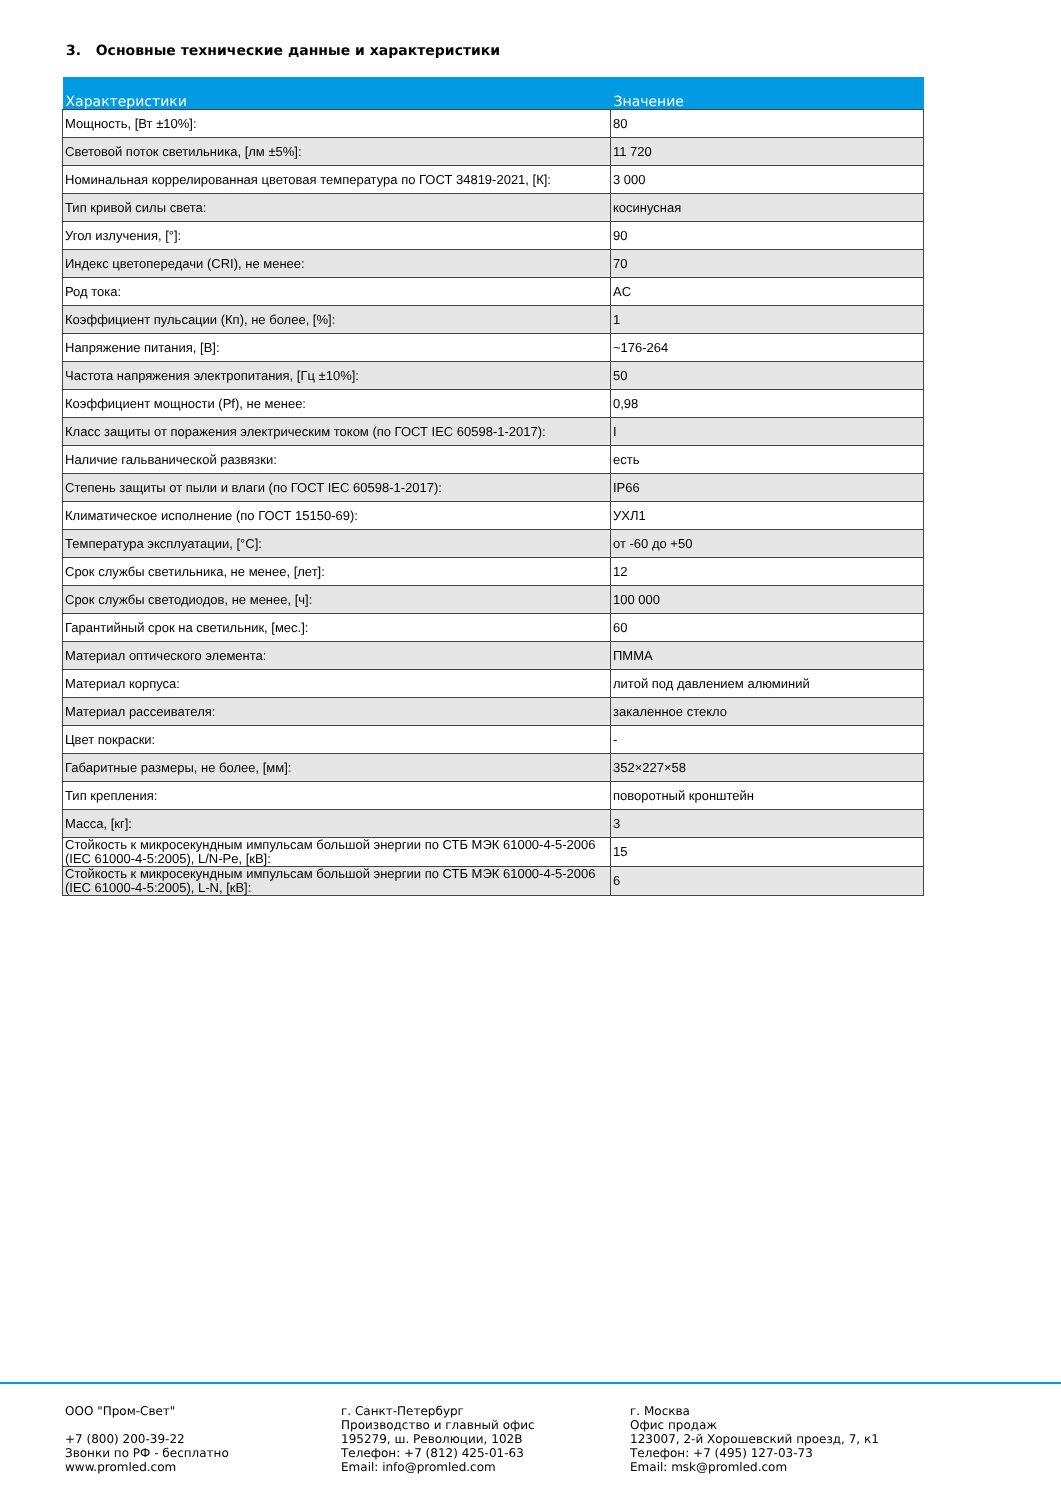3. Основные технические данные и характеристики
| Характеристики | Значение |
| --- | --- |
| Мощность, [Вт ±10%]: | 80 |
| Световой поток светильника, [лм ±5%]: | 11 720 |
| Номинальная коррелированная цветовая температура по ГОСТ 34819-2021, [К]: | 3 000 |
| Тип кривой силы света: | косинусная |
| Угол излучения, [°]: | 90 |
| Индекс цветопередачи (CRI), не менее: | 70 |
| Род тока: | AC |
| Коэффициент пульсации (Кп), не более, [%]: | 1 |
| Напряжение питания, [В]: | ~176-264 |
| Частота напряжения электропитания, [Гц ±10%]: | 50 |
| Коэффициент мощности (Pf), не менее: | 0,98 |
| Класс защиты от поражения электрическим током (по ГОСТ IEC 60598-1-2017): | I |
| Наличие гальванической развязки: | есть |
| Степень защиты от пыли и влаги (по ГОСТ IEC 60598-1-2017): | IP66 |
| Климатическое исполнение (по ГОСТ 15150-69): | УХЛ1 |
| Температура эксплуатации, [°C]: | от -60 до +50 |
| Срок службы светильника, не менее, [лет]: | 12 |
| Срок службы светодиодов, не менее, [ч]: | 100 000 |
| Гарантийный срок на светильник, [мес.]: | 60 |
| Материал оптического элемента: | ПММА |
| Материал корпуса: | литой под давлением алюминий |
| Материал рассеивателя: | закаленное стекло |
| Цвет покраски: | - |
| Габаритные размеры, не более, [мм]: | 352×227×58 |
| Тип крепления: | поворотный кронштейн |
| Масса, [кг]: | 3 |
| Стойкость к микросекундным импульсам большой энергии по СТБ МЭК 61000-4-5-2006 (IEC 61000-4-5:2005), L/N-Pe, [кВ]: | 15 |
| Стойкость к микросекундным импульсам большой энергии по СТБ МЭК 61000-4-5-2006 (IEC 61000-4-5:2005), L-N, [кВ]: | 6 |
ООО "Пром-Свет" +7 (800) 200-39-22 Звонки по РФ - бесплатно www.promled.com
г. Санкт-Петербург Производство и главный офис 195279, ш. Революции, 102В Телефон: +7 (812) 425-01-63 Email: info@promled.com
г. Москва Офис продаж 123007, 2-й Хорошевский проезд, 7, к1 Телефон: +7 (495) 127-03-73 Email: msk@promled.com